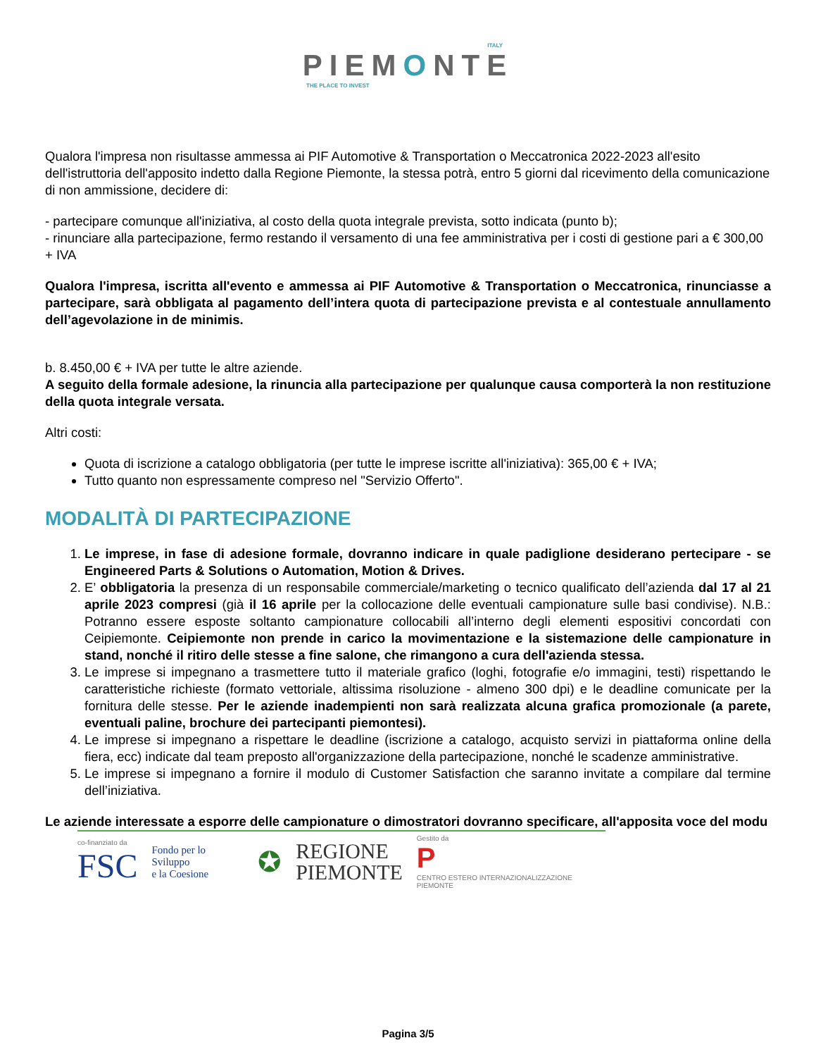ITALY
PIEMONTE
THE PLACE TO INVEST
Qualora l'impresa non risultasse ammessa ai PIF Automotive & Transportation o Meccatronica 2022-2023 all'esito dell'istruttoria dell'apposito indetto dalla Regione Piemonte, la stessa potrà, entro 5 giorni dal ricevimento della comunicazione di non ammissione, decidere di:
- partecipare comunque all'iniziativa, al costo della quota integrale prevista, sotto indicata (punto b);
- rinunciare alla partecipazione, fermo restando il versamento di una fee amministrativa per i costi di gestione pari a € 300,00 + IVA
Qualora l'impresa, iscritta all'evento e ammessa ai PIF Automotive & Transportation o Meccatronica, rinunciasse a partecipare, sarà obbligata al pagamento dell’intera quota di partecipazione prevista e al contestuale annullamento dell’agevolazione in de minimis.
b. 8.450,00 € + IVA per tutte le altre aziende.
A seguito della formale adesione, la rinuncia alla partecipazione per qualunque causa comporterà la non restituzione della quota integrale versata.
Altri costi:
Quota di iscrizione a catalogo obbligatoria (per tutte le imprese iscritte all'iniziativa): 365,00 € + IVA;
Tutto quanto non espressamente compreso nel "Servizio Offerto".
MODALITÀ DI PARTECIPAZIONE
1. Le imprese, in fase di adesione formale, dovranno indicare in quale padiglione desiderano pertecipare - se Engineered Parts & Solutions o Automation, Motion & Drives.
2. E’ obbligatoria la presenza di un responsabile commerciale/marketing o tecnico qualificato dell’azienda dal 17 al 21 aprile 2023 compresi (già il 16 aprile per la collocazione delle eventuali campionature sulle basi condivise). N.B.: Potranno essere esposte soltanto campionature collocabili all’interno degli elementi espositivi concordati con Ceipiemonte. Ceipiemonte non prende in carico la movimentazione e la sistemazione delle campionature in stand, nonché il ritiro delle stesse a fine salone, che rimangono a cura dell'azienda stessa.
3. Le imprese si impegnano a trasmettere tutto il materiale grafico (loghi, fotografie e/o immagini, testi) rispettando le caratteristiche richieste (formato vettoriale, altissima risoluzione - almeno 300 dpi) e le deadline comunicate per la fornitura delle stesse. Per le aziende inadempienti non sarà realizzata alcuna grafica promozionale (a parete, eventuali paline, brochure dei partecipanti piemontesi).
4. Le imprese si impegnano a rispettare le deadline (iscrizione a catalogo, acquisto servizi in piattaforma online della fiera, ecc) indicate dal team preposto all'organizzazione della partecipazione, nonché le scadenze amministrative.
5. Le imprese si impegnano a fornire il modulo di Customer Satisfaction che saranno invitate a compilare dal termine dell’iniziativa.
Le aziende interessate a esporre delle campionature o dimostratori dovranno specificare, all'apposita voce del modu
co-finanziato da
FSC
Fondo per lo Sviluppo
e la Coesione
✪
REGIONE
PIEMONTE
Gestito da
P
CENTRO ESTERO INTERNAZIONALIZZAZIONE PIEMONTE
Pagina 3/5